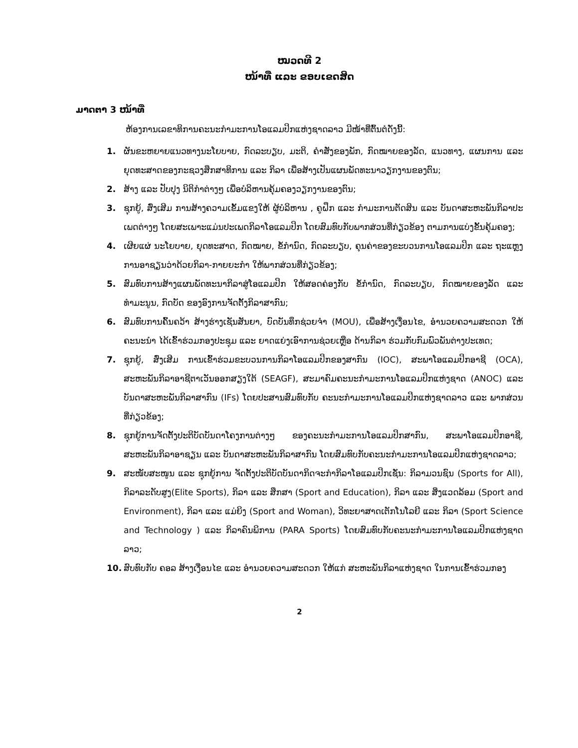ໝວດທີ 2
ໜ້າທີ່ ແລະ ຂອບເຂດສິດ
ມາດຕາ 3 ໜ້າທີ່
ຫ້ອງການເລຂາທິການຄະນະກຳມະການໂອແລມປິກແຫ່ງຊາດລາວ ມີໜ້າທີ່ຕົ້ນຕໍດັ່ງນີ້:
1. ຜັນຂະຫຍາຍແນວທາງນະໂຍບາຍ, ກົດລະບຽບ, ມະຕິ, ຄໍາສັ່ງຂອງພັກ, ກົດໝາຍຂອງລັດ, ແນວທາງ, ແຜນການ ແລະຍຸດທະສາດຂອງກະຊວງສຶກສາທິການ ແລະ ກິລາ ເພື່ອສ້າງເປັນແຜນພັດທະນາວຽກງານຂອງຕົນ;
2. ສ້າງ ແລະ ປັບປຸງ ນິຕິກຳຕ່າງໆ ເພື່ອບໍລິຫານຄຸ້ມຄອງວຽກງານຂອງຕົນ;
3. ຊຸກຍູ້, ສົ່ງເສີມ ການສ້າງຄວາມເຂັ້ມແຂງໃຫ້ ຜູ້ບໍລິຫານ , ຄູຝຶກ ແລະ ກຳມະການຕັດສິນ ແລະ ບັນດາສະຫະພັນກິລາປະເພດຕ່າງໆ ໂດຍສະເພາະແມ່ນປະເພດກິລາໂອແລມປິກ ໂດຍສົມທົບກັບພາກສ່ວນທີ່ກ່ຽວຂ້ອງ ຕາມການແບ່ງຂັ້ນຄຸ້ມຄອງ;
4. ເຜີຍແຜ່ ນະໂຍບາຍ, ຍຸດທະສາດ, ກົດໝາຍ, ຂໍ້ກຳນົດ, ກົດລະບຽບ, ຄຸນຄ່າຂອງຂະບວນການໂອແລມປິກ ແລະ ຖະແຫຼງການອາຊຽນວ່າດ້ວຍກິລາ-ກາຍຍະກຳ ໃຫ້ພາກສ່ວນທີ່ກ່ຽວຂ້ອງ;
5. ສົມທົບການສ້າງແຜນພັດທະນາກິລາສູ່ໂອແລມປິກ ໃຫ້ສອດຄ່ອງກັບ ຂໍ້ກຳນົດ, ກົດລະບຽບ, ກົດໝາຍຂອງລັດ ແລະ ທຳມະນູນ, ກົດບັດ ຂອງອົງການຈັດຕັ້ງກິລາສາກົນ;
6. ສົມທົບການຄົ້ນຄວ້າ ສ້າງຮ່າງເຊັນສັນຍາ, ບົດບັນທຶກຊ່ວຍຈຳ (MOU), ເພື່ອສ້າງເງື່ອນໄຂ, ອຳນວຍຄວາມສະດວກ ໃຫ້ຄະນະນຳ ໄດ້ເຂົ້າຮ່ວມກອງປະຊຸມ ແລະ ຍາດແຍ່ງເອົາການຊ່ວຍເຫຼືອ ດ້ານກິລາ ຮ່ວມກັບກົມພົວພັນຕ່າງປະເທດ;
7. ຊຸກຍູ້, ສົ່ງເສີມ ການເຂົ້າຮ່ວມຂະບວນການກິລາໂອແລມປິກຂອງສາກົນ (IOC), ສະພາໂອແລມປິກອາຊີ (OCA), ສະຫະພັນກິລາອາຊີຕາເວັນອອກສຽງໃຕ້ (SEAGF), ສະມາຄົມຄະນະກຳມະການໂອແລມປິກແຫ່ງຊາດ (ANOC) ແລະ ບັນດາສະຫະພັນກິລາສາກົນ (IFs) ໂດຍປະສານສົມທົບກັບ ຄະນະກຳມະການໂອແລມປິກແຫ່ງຊາດລາວ ແລະ ພາກສ່ວນທີ່ກ່ຽວຂ້ອງ;
8. ຊຸກຍູ້ການຈັດຕັ້ງປະຕິບັດບັນດາໂຄງການຕ່າງໆ ຂອງຄະນະກຳມະການໂອແລມປິກສາກົນ, ສະພາໂອແລມປິກອາຊີ, ສະຫະພັນກິລາອາຊຽນ ແລະ ບັນດາສະຫະພັນກິລາສາກົນ ໂດຍສົມທົບກັບຄະນະກຳມະການໂອແລມປິກແຫ່ງຊາດລາວ;
9. ສະໜັບສະໜູນ ແລະ ຊຸກຍູ້ການ ຈັດຕັ້ງປະຕິບັດບັນດາກິດຈະກຳກິລາໂອແລມປິກເຊັ່ນ: ກິລາມວນຊົນ (Sports for All), ກິລາລະດັບສູງ(Elite Sports), ກິລາ ແລະ ສຶກສາ (Sport and Education), ກິລາ ແລະ ສິ່ງແວດລ້ອມ (Sport and Environment), ກິລາ ແລະ ແມ່ຍິງ (Sport and Woman), ວິທະຍາສາດເຕັກໂນໂລຍີ ແລະ ກິລາ (Sport Science and Technology ) ແລະ ກິລາຄົນພິການ (PARA Sports) ໂດຍສົມທົບກັບຄະນະກຳມະການໂອແລມປິກແຫ່ງຊາດລາວ;
10. ສົບທົບກັບ ຄອລ ສ້າງເງື່ອນໄຂ ແລະ ອຳນວຍຄວາມສະດວກ ໃຫ້ແກ່ ສະຫະພັນກິລາແຫ່ງຊາດ ໃນການເຂົ້າຮ່ວມກອງ
2